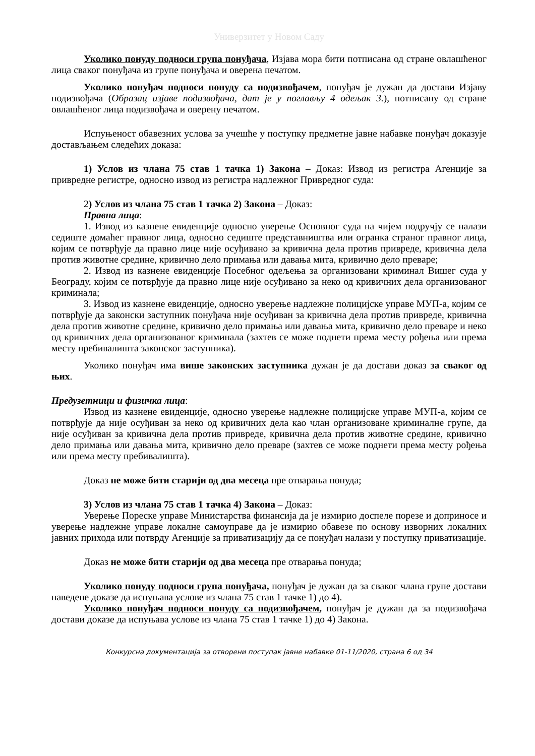Универзитет у Новом Саду
Уколико понуду подноси група понуђача, Изјава мора бити потписана од стране овлашћеног лица сваког понуђача из групе понуђача и оверена печатом.
Уколико понуђач подноси понуду са подизвођачем, понуђач је дужан да достави Изјаву подизвођача (Образац изјаве подизвођача, дат је у поглављу 4 одељак 3.), потписану од стране овлашћеног лица подизвођача и оверену печатом.
Испуњеност обавезних услова за учешће у поступку предметне јавне набавке понуђач доказује достављањем следећих доказа:
1) Услов из члана 75 став 1 тачка 1) Закона – Доказ: Извод из регистра Агенције за привредне регистре, односно извод из регистра надлежног Привредног суда:
2) Услов из члана 75 став 1 тачка 2) Закона – Доказ:
Правна лица:
1. Извод из казнене евиденције односно уверење Основног суда на чијем подручју се налази седиште домаћег правног лица, односно седиште представништва или огранка страног правног лица, којим се потврђује да правно лице није осуђивано за кривична дела против привреде, кривична дела против животне средине, кривично дело примања или давања мита, кривично дело преваре;
2. Извод из казнене евиденције Посебног одељења за организовани криминал Вишег суда у Београду, којим се потврђује да правно лице није осуђивано за неко од кривичних дела организованог криминала;
3. Извод из казнене евиденције, односно уверење надлежне полицијске управе МУП-а, којим се потврђује да законски заступник понуђача није осуђиван за кривична дела против привреде, кривична дела против животне средине, кривично дело примања или давања мита, кривично дело преваре и неко од кривичних дела организованог криминала (захтев се може поднети према месту рођења или према месту пребивалишта законског заступника).
Уколико понуђач има више законских заступника дужан је да достави доказ за сваког од њих.
Предузетници и физичка лица:
Извод из казнене евиденције, односно уверење надлежне полицијске управе МУП-а, којим се потврђује да није осуђиван за неко од кривичних дела као члан организоване криминалне групе, да није осуђиван за кривична дела против привреде, кривична дела против животне средине, кривично дело примања или давања мита, кривично дело преваре (захтев се може поднети према месту рођења или према месту пребивалишта).
Доказ не може бити старији од два месеца пре отварања понуда;
3) Услов из члана 75 став 1 тачка 4) Закона – Доказ:
Уверење Пореске управе Министарства финансија да је измирио доспеле порезе и доприносе и уверење надлежне управе локалне самоуправе да је измирио обавезе по основу изворних локалних јавних прихода или потврду Агенције за приватизацију да се понуђач налази у поступку приватизације.
Доказ не може бити старији од два месеца пре отварања понуда;
Уколико понуду подноси група понуђача, понуђач је дужан да за сваког члана групе достави наведене доказе да испуњава услове из члана 75 став 1 тачке 1) до 4).
Уколико понуђач подноси понуду са подизвођачем, понуђач је дужан да за подизвођача достави доказе да испуњава услове из члана 75 став 1 тачке 1) до 4) Закона.
Конкурсна документација за отворени поступак јавне набавке 01-11/2020, страна 6 од 34